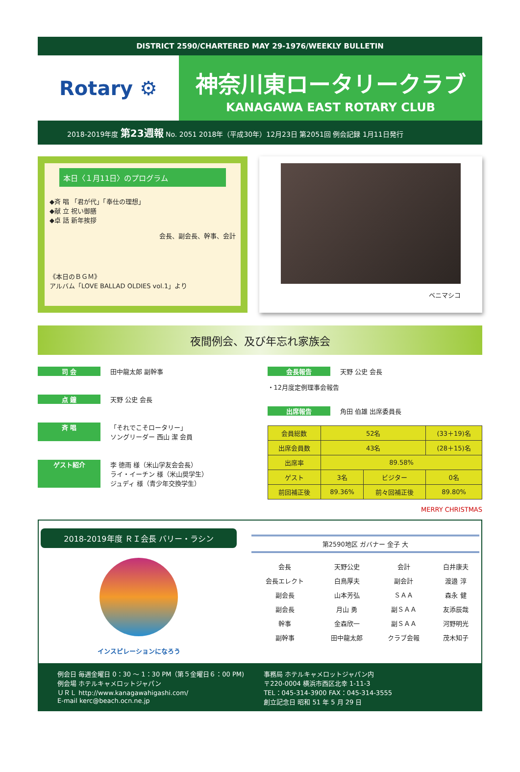DISTRICT 2590/CHARTERED MAY 29-1976/WEEKLY BULLETIN
Rotary ⚙
神奈川東ロータリークラブ
KANAGAWA EAST ROTARY CLUB
2018-2019年度 第23週報 No. 2051 2018年（平成30年）12月23日 第2051回 例会記録 1月11日発行
本日〈１月11日〉のプログラム
◆斉 唱 「君が代」「奉仕の理想」
◆献 立 祝い御膳
◆卓 話 新年挨拶
会長、副会長、幹事、会計
《本日のＢＧＭ》
アルバム「LOVE BALLAD OLDIES vol.1」より
ベニマシコ
夜間例会、及び年忘れ家族会
司 会 田中龍太郎 副幹事
点 鐘 天野 公史 会長
斉 唱 「それでこそロータリー」
ソングリーダー 西山 潔 会員
ゲスト紹介 李 徳雨 様（米山学友会会長）
ライ・イーチン 様（米山奨学生）
ジュディ 様（青少年交換学生）
会長報告 天野 公史 会長
・12月度定例理事会報告
出席報告 角田 伯雄 出席委員長
| 会員総数 | 52名 | | (33＋19)名 |
| 出席会員数 | 43名 | | (28＋15)名 |
| 出席率 | 89.58% | | |
| ゲスト | 3名 | ビジター | 0名 |
| 前回補正後 | 89.36% | 前々回補正後 | 89.80% |
MERRY CHRISTMAS
2018-2019年度 ＲＩ会長 バリー・ラシン
インスピレーションになろう
第2590地区 ガバナー 金子 大
| 会長 | 天野公史 | 会計 | 白井康夫 |
| 会長エレクト | 白鳥厚夫 | 副会計 | 渡邉 淳 |
| 副会長 | 山本芳弘 | ＳＡＡ | 森永 健 |
| 副会長 | 月山 勇 | 副ＳＡＡ | 友添辰哉 |
| 幹事 | 金森欣一 | 副ＳＡＡ | 河野明光 |
| 副幹事 | 田中龍太郎 | クラブ会報 | 茂木知子 |
例会日 毎週金曜日 0：30 ～ 1：30 PM（第５金曜日６：00 PM)
例会場 ホテルキャメロットジャパン
ＵＲＬ http://www.kanagawahigashi.com/
E-mail kerc@beach.ocn.ne.jp
事務局 ホテルキャメロットジャパン内
〒220-0004 横浜市西区北幸 1-11-3
TEL：045-314-3900 FAX：045-314-3555
創立記念日 昭和 51 年 5 月 29 日